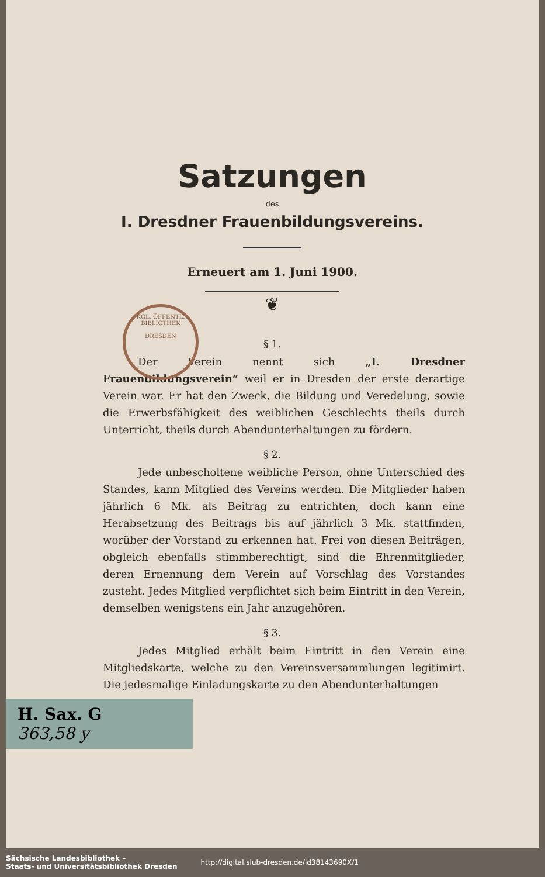KGL. ÖFFENTL. BIBLIOTHEK
DRESDEN
Satzungen
des
I. Dresdner Frauenbildungsvereins.
Erneuert am 1. Juni 1900.
❦
§ 1.
Der Verein nennt sich „I. Dresdner Frauenbildungsverein“ weil er in Dresden der erste derartige Verein war. Er hat den Zweck, die Bildung und Veredelung, sowie die Erwerbsfähigkeit des weiblichen Geschlechts theils durch Unterricht, theils durch Abendunterhaltungen zu fördern.
§ 2.
Jede unbescholtene weibliche Person, ohne Unterschied des Standes, kann Mitglied des Vereins werden. Die Mitglieder haben jährlich 6 Mk. als Beitrag zu entrichten, doch kann eine Herabsetzung des Beitrags bis auf jährlich 3 Mk. stattfinden, worüber der Vorstand zu erkennen hat. Frei von diesen Beiträgen, obgleich ebenfalls stimmberechtigt, sind die Ehrenmitglieder, deren Ernennung dem Verein auf Vorschlag des Vorstandes zusteht. Jedes Mitglied verpflichtet sich beim Eintritt in den Verein, demselben wenigstens ein Jahr anzugehören.
§ 3.
Jedes Mitglied erhält beim Eintritt in den Verein eine Mitgliedskarte, welche zu den Vereinsversammlungen legitimirt. Die jedesmalige Einladungskarte zu den Abendunterhaltungen
H. Sax. G
363,58 y
Sächsische Landesbibliothek –
Staats- und Universitätsbibliothek Dresden
http://digital.slub-dresden.de/id38143690X/1